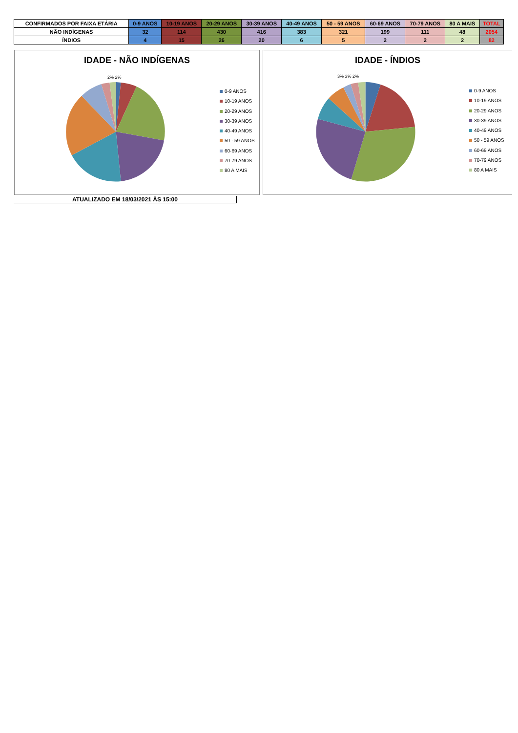| CONFIRMADOS POR FAIXA ETÁRIA | 0-9 ANOS | 10-19 ANOS | 20-29 ANOS | 30-39 ANOS | 40-49 ANOS | 50 - 59 ANOS | 60-69 ANOS | 70-79 ANOS | 80 A MAIS | TOTAL |
| --- | --- | --- | --- | --- | --- | --- | --- | --- | --- | --- |
| NÃO INDÍGENAS | 32 | 114 | 430 | 416 | 383 | 321 | 199 | 111 | 48 | 2054 |
| ÍNDIOS | 4 | 15 | 26 | 20 | 6 | 5 | 2 | 2 | 2 | 82 |
IDADE - NÃO INDÍGENAS
0-9 ANOS
10-19 ANOS
20-29 ANOS
30-39 ANOS
40-49 ANOS
50 - 59 ANOS
60-69 ANOS
70-79 ANOS
80 A MAIS
2% 2%
IDADE - ÍNDIOS
0-9 ANOS
10-19 ANOS
20-29 ANOS
30-39 ANOS
40-49 ANOS
50 - 59 ANOS
60-69 ANOS
70-79 ANOS
80 A MAIS
3% 3% 2%
ATUALIZADO EM 18/03/2021 ÀS 15:00